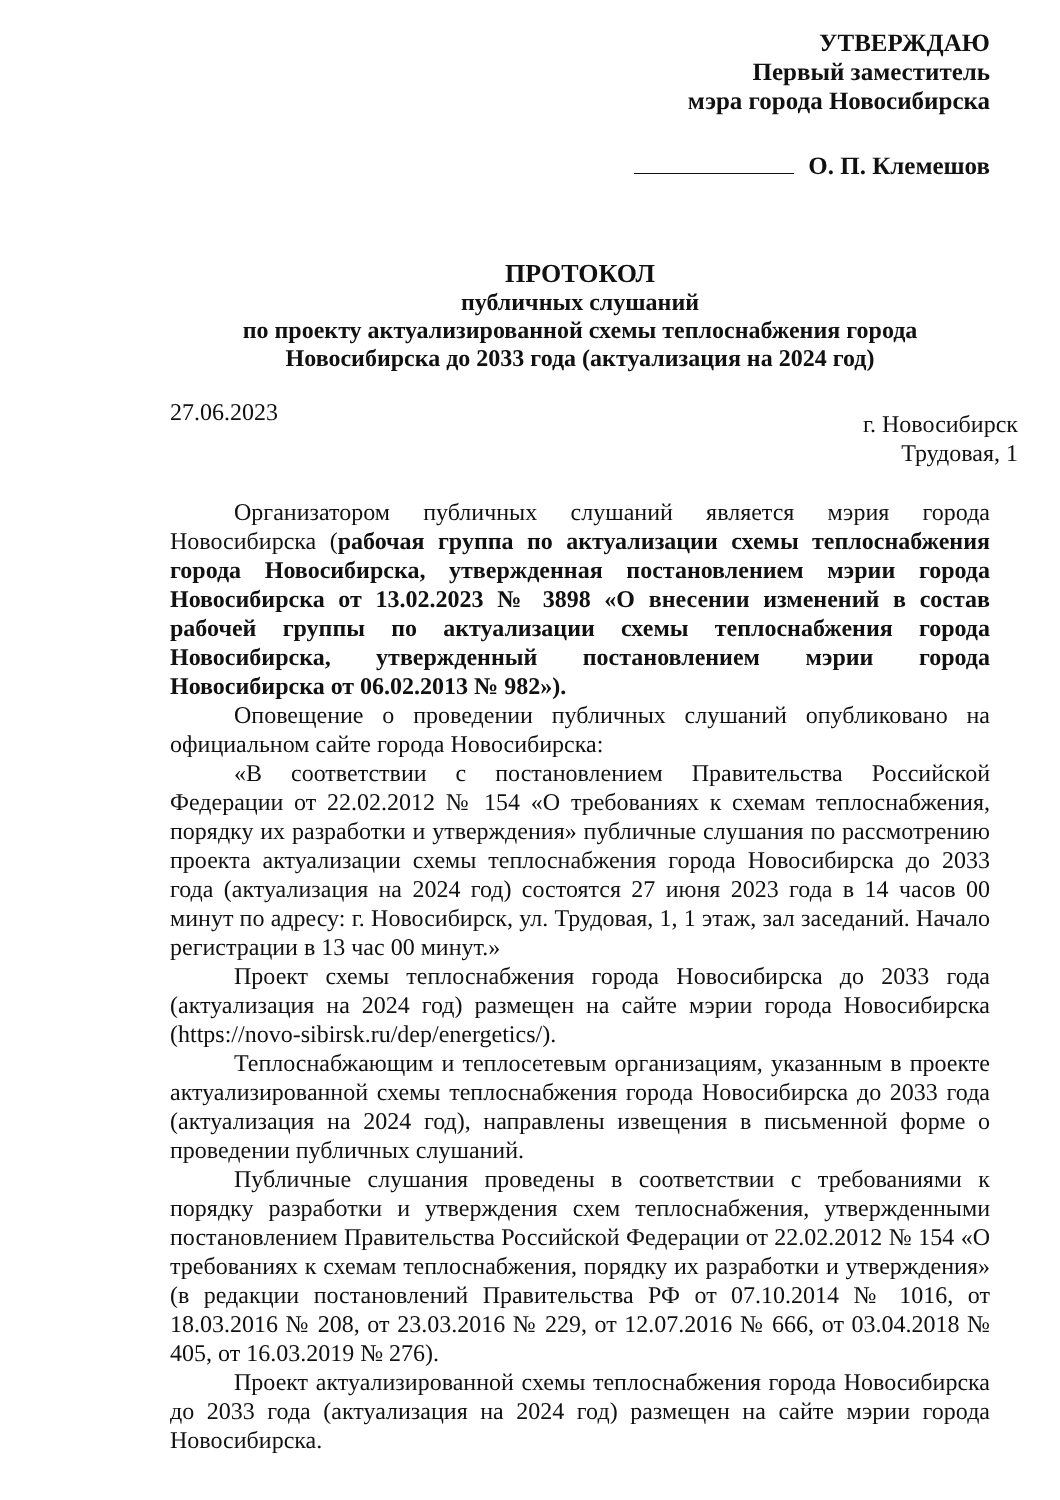УТВЕРЖДАЮ
Первый заместитель
мэра города Новосибирска
О. П. Клемешов
ПРОТОКОЛ
публичных слушаний
по проекту актуализированной схемы теплоснабжения города
Новосибирска до 2033 года (актуализация на 2024 год)
27.06.2023
г. Новосибирск
Трудовая, 1
Организатором публичных слушаний является мэрия города Новосибирска (рабочая группа по актуализации схемы теплоснабжения города Новосибирска, утвержденная постановлением мэрии города Новосибирска от 13.02.2023 № 3898 «О внесении изменений в состав рабочей группы по актуализации схемы теплоснабжения города Новосибирска, утвержденный постановлением мэрии города Новосибирска от 06.02.2013 № 982»).
Оповещение о проведении публичных слушаний опубликовано на официальном сайте города Новосибирска:
«В соответствии с постановлением Правительства Российской Федерации от 22.02.2012 № 154 «О требованиях к схемам теплоснабжения, порядку их разработки и утверждения» публичные слушания по рассмотрению проекта актуализации схемы теплоснабжения города Новосибирска до 2033 года (актуализация на 2024 год) состоятся 27 июня 2023 года в 14 часов 00 минут по адресу: г. Новосибирск, ул. Трудовая, 1, 1 этаж, зал заседаний. Начало регистрации в 13 час 00 минут.»
Проект схемы теплоснабжения города Новосибирска до 2033 года (актуализация на 2024 год) размещен на сайте мэрии города Новосибирска (https://novo-sibirsk.ru/dep/energetics/).
Теплоснабжающим и теплосетевым организациям, указанным в проекте актуализированной схемы теплоснабжения города Новосибирска до 2033 года (актуализация на 2024 год), направлены извещения в письменной форме о проведении публичных слушаний.
Публичные слушания проведены в соответствии с требованиями к порядку разработки и утверждения схем теплоснабжения, утвержденными постановлением Правительства Российской Федерации от 22.02.2012 № 154 «О требованиях к схемам теплоснабжения, порядку их разработки и утверждения» (в редакции постановлений Правительства РФ от 07.10.2014 № 1016, от 18.03.2016 № 208, от 23.03.2016 № 229, от 12.07.2016 № 666, от 03.04.2018 № 405, от 16.03.2019 № 276).
Проект актуализированной схемы теплоснабжения города Новосибирска до 2033 года (актуализация на 2024 год) размещен на сайте мэрии города Новосибирска.